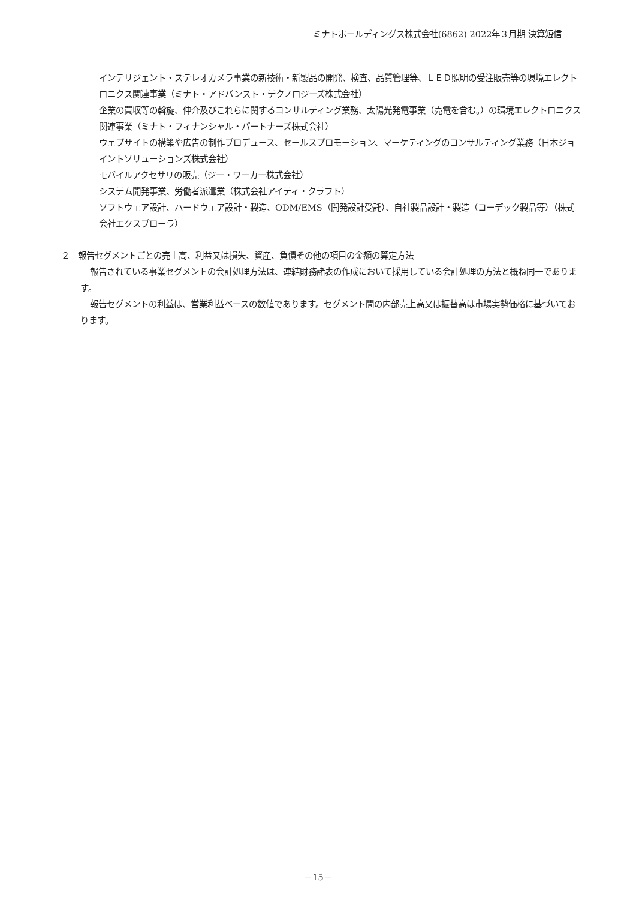ミナトホールディングス株式会社(6862) 2022年３月期 決算短信
インテリジェント・ステレオカメラ事業の新技術・新製品の開発、検査、品質管理等、ＬＥＤ照明の受注販売等の環境エレクトロニクス関連事業（ミナト・アドバンスト・テクノロジーズ株式会社）
企業の買収等の斡旋、仲介及びこれらに関するコンサルティング業務、太陽光発電事業（売電を含む。）の環境エレクトロニクス関連事業（ミナト・フィナンシャル・パートナーズ株式会社）
ウェブサイトの構築や広告の制作プロデュース、セールスプロモーション、マーケティングのコンサルティング業務（日本ジョイントソリューションズ株式会社）
モバイルアクセサリの販売（ジー・ワーカー株式会社）
システム開発事業、労働者派遣業（株式会社アイティ・クラフト）
ソフトウェア設計、ハードウェア設計・製造、ODM/EMS（開発設計受託）、自社製品設計・製造（コーデック製品等）（株式会社エクスプローラ）
２　報告セグメントごとの売上高、利益又は損失、資産、負債その他の項目の金額の算定方法
報告されている事業セグメントの会計処理方法は、連結財務諸表の作成において採用している会計処理の方法と概ね同一であります。
報告セグメントの利益は、営業利益ベースの数値であります。セグメント間の内部売上高又は振替高は市場実勢価格に基づいております。
－15－